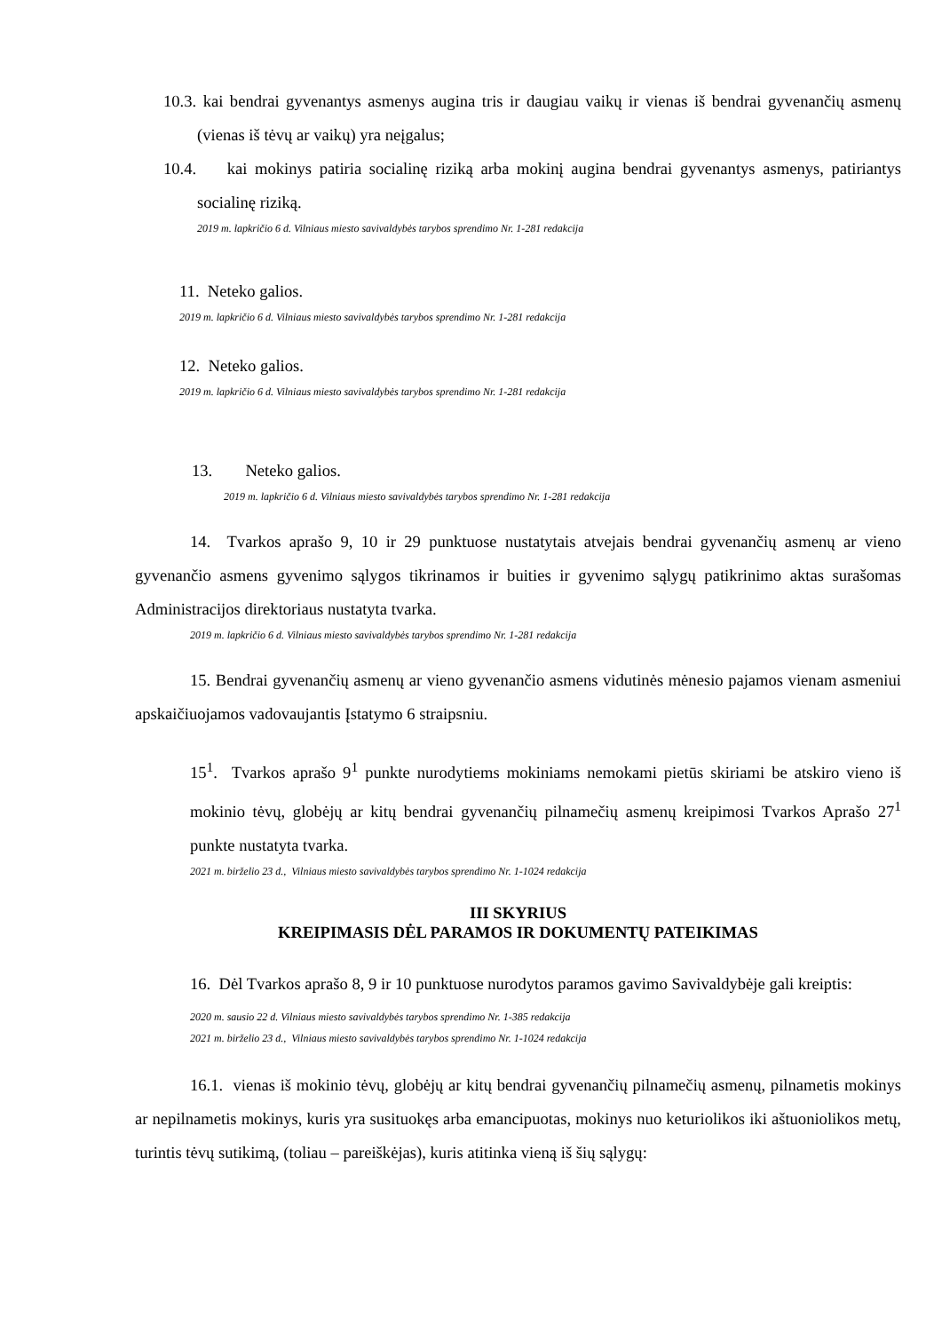10.3. kai bendrai gyvenantys asmenys augina tris ir daugiau vaikų ir vienas iš bendrai gyvenančių asmenų (vienas iš tėvų ar vaikų) yra neįgalus;
10.4. kai mokinys patiria socialinę riziką arba mokinį augina bendrai gyvenantys asmenys, patiriantys socialinę riziką.
2019 m. lapkričio 6 d. Vilniaus miesto savivaldybės tarybos sprendimo Nr. 1-281 redakcija
11. Neteko galios.
2019 m. lapkričio 6 d. Vilniaus miesto savivaldybės tarybos sprendimo Nr. 1-281 redakcija
12. Neteko galios.
2019 m. lapkričio 6 d. Vilniaus miesto savivaldybės tarybos sprendimo Nr. 1-281 redakcija
13. Neteko galios.
2019 m. lapkričio 6 d. Vilniaus miesto savivaldybės tarybos sprendimo Nr. 1-281 redakcija
14. Tvarkos aprašo 9, 10 ir 29 punktuose nustatytais atvejais bendrai gyvenančių asmenų ar vieno gyvenančio asmens gyvenimo sąlygos tikrinamos ir buities ir gyvenimo sąlygų patikrinimo aktas surašomas Administracijos direktoriaus nustatyta tvarka.
2019 m. lapkričio 6 d. Vilniaus miesto savivaldybės tarybos sprendimo Nr. 1-281 redakcija
15. Bendrai gyvenančių asmenų ar vieno gyvenančio asmens vidutinės mėnesio pajamos vienam asmeniui apskaičiuojamos vadovaujantis Įstatymo 6 straipsniu.
15<sup>1</sup>. Tvarkos aprašo 9<sup>1</sup> punkte nurodytiems mokiniams nemokami pietūs skiriami be atskiro vieno iš mokinio tėvų, globėjų ar kitų bendrai gyvenančių pilnamečių asmenų kreipimosi Tvarkos Aprašo 27<sup>1</sup> punkte nustatyta tvarka.
2021 m. birželio 23 d., Vilniaus miesto savivaldybės tarybos sprendimo Nr. 1-1024 redakcija
III SKYRIUS
KREIPIMASIS DĖL PARAMOS IR DOKUMENTŲ PATEIKIMAS
16. Dėl Tvarkos aprašo 8, 9 ir 10 punktuose nurodytos paramos gavimo Savivaldybėje gali kreiptis:
2020 m. sausio 22 d. Vilniaus miesto savivaldybės tarybos sprendimo Nr. 1-385 redakcija
2021 m. birželio 23 d., Vilniaus miesto savivaldybės tarybos sprendimo Nr. 1-1024 redakcija
16.1. vienas iš mokinio tėvų, globėjų ar kitų bendrai gyvenančių pilnamečių asmenų, pilnametis mokinys ar nepilnametis mokinys, kuris yra susituokęs arba emancipuotas, mokinys nuo keturiolikos iki aštuoniolikos metų, turintis tėvų sutikimą, (toliau – pareiškėjas), kuris atitinka vieną iš šių sąlygų: